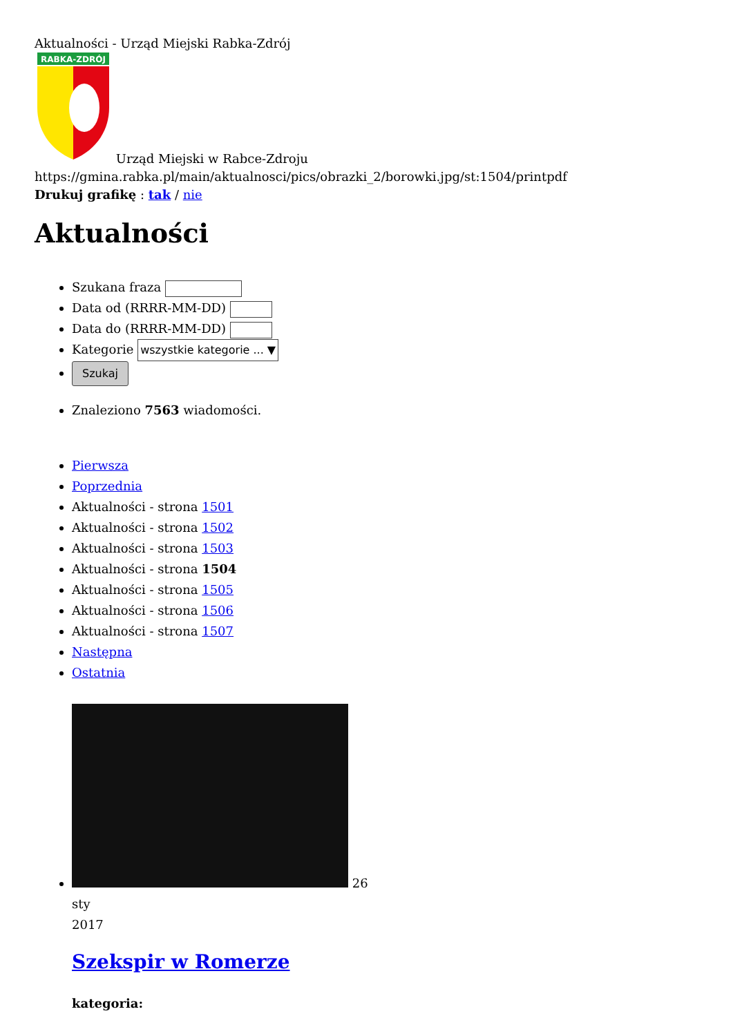Aktualności - Urząd Miejski Rabka-Zdrój
RABKA-ZDRÓJ
Urząd Miejski w Rabce-Zdroju
https://gmina.rabka.pl/main/aktualnosci/pics/obrazki_2/borowki.jpg/st:1504/printpdf
Drukuj grafikę : tak / nie
Aktualności
Szukana fraza
Data od (RRRR-MM-DD)
Data do (RRRR-MM-DD)
Kategorie wszystkie kategorie ... ▼
Szukaj
Znaleziono 7563 wiadomości.
Pierwsza
Poprzednia
Aktualności - strona 1501
Aktualności - strona 1502
Aktualności - strona 1503
Aktualności - strona 1504
Aktualności - strona 1505
Aktualności - strona 1506
Aktualności - strona 1507
Następna
Ostatnia
26
sty
2017
Szekspir w Romerze
kategoria: